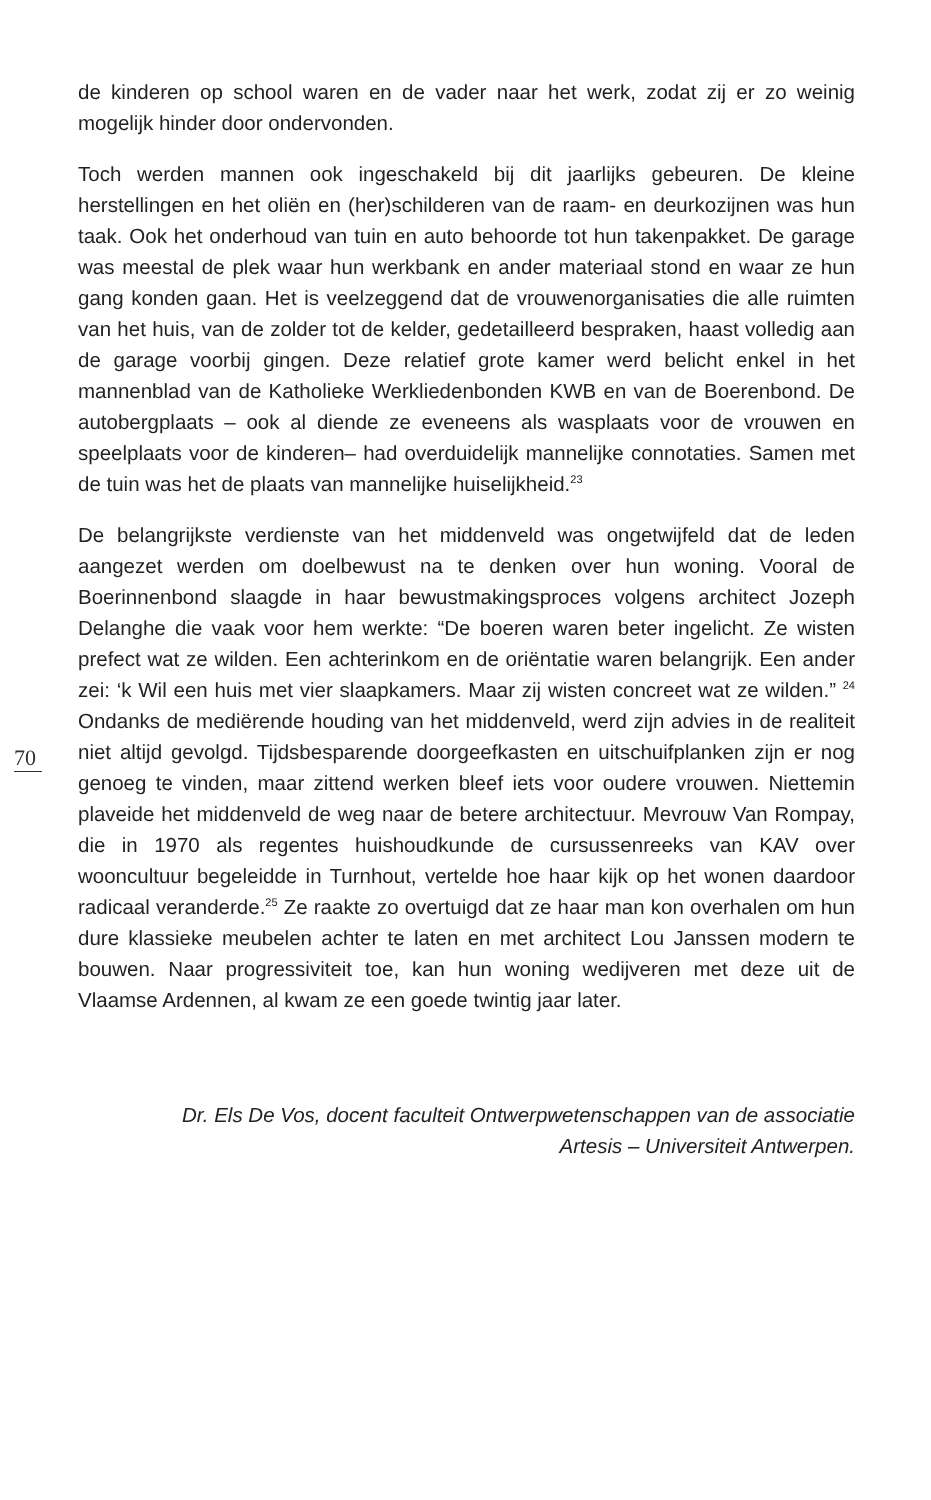70
de kinderen op school waren en de vader naar het werk, zodat zij er zo weinig mogelijk hinder door ondervonden.
Toch werden mannen ook ingeschakeld bij dit jaarlijks gebeuren. De kleine herstellingen en het oliën en (her)schilderen van de raam- en deurkozijnen was hun taak. Ook het onderhoud van tuin en auto behoorde tot hun takenpakket. De garage was meestal de plek waar hun werkbank en ander materiaal stond en waar ze hun gang konden gaan. Het is veelzeggend dat de vrouwenorganisaties die alle ruimten van het huis, van de zolder tot de kelder, gedetailleerd bespraken, haast volledig aan de garage voorbij gingen. Deze relatief grote kamer werd belicht enkel in het mannenblad van de Katholieke Werkliedenbonden KWB en van de Boerenbond. De autobergplaats – ook al diende ze eveneens als wasplaats voor de vrouwen en speelplaats voor de kinderen– had overduidelijk mannelijke connotaties. Samen met de tuin was het de plaats van mannelijke huiselijkheid.<sup>23</sup>
De belangrijkste verdienste van het middenveld was ongetwijfeld dat de leden aangezet werden om doelbewust na te denken over hun woning. Vooral de Boerinnenbond slaagde in haar bewustmakingsproces volgens architect Jozeph Delanghe die vaak voor hem werkte: “De boeren waren beter ingelicht. Ze wisten prefect wat ze wilden. Een achterinkom en de oriëntatie waren belangrijk. Een ander zei: ‘k Wil een huis met vier slaapkamers. Maar zij wisten concreet wat ze wilden.” <sup>24</sup> Ondanks de mediërende houding van het middenveld, werd zijn advies in de realiteit niet altijd gevolgd. Tijdsbesparende doorgeefkasten en uitschuifplanken zijn er nog genoeg te vinden, maar zittend werken bleef iets voor oudere vrouwen. Niettemin plaveide het middenveld de weg naar de betere architectuur. Mevrouw Van Rompay, die in 1970 als regentes huishoudkunde de cursussenreeks van KAV over wooncultuur begeleidde in Turnhout, vertelde hoe haar kijk op het wonen daardoor radicaal veranderde.<sup>25</sup> Ze raakte zo overtuigd dat ze haar man kon overhalen om hun dure klassieke meubelen achter te laten en met architect Lou Janssen modern te bouwen. Naar progressiviteit toe, kan hun woning wedijveren met deze uit de Vlaamse Ardennen, al kwam ze een goede twintig jaar later.
Dr. Els De Vos, docent faculteit Ontwerpwetenschappen van de associatie
Artesis – Universiteit Antwerpen.